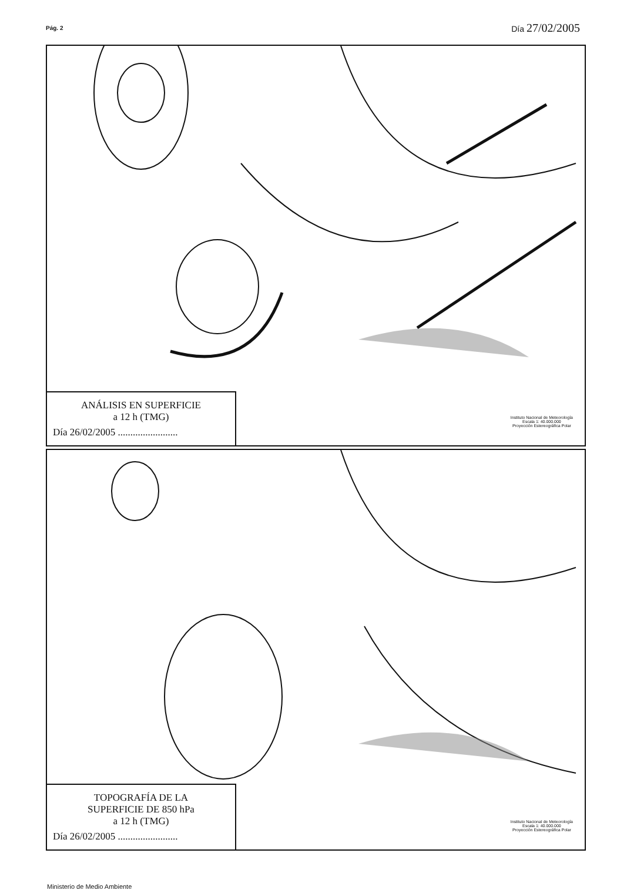Pág. 2
Día 27/02/2005
ANÁLISIS EN SUPERFICIE
a 12 h (TMG)
Día 26/02/2005 ........................
Instituto Nacional de Meteorología
Escala 1: 40.000.000
Proyección Estereográfica Polar
TOPOGRAFÍA DE LA
SUPERFICIE DE 850 hPa
a 12 h (TMG)
Día 26/02/2005 ........................
Instituto Nacional de Meteorología
Escala 1: 40.000.000
Proyección Estereográfica Polar
Ministerio de Medio Ambiente